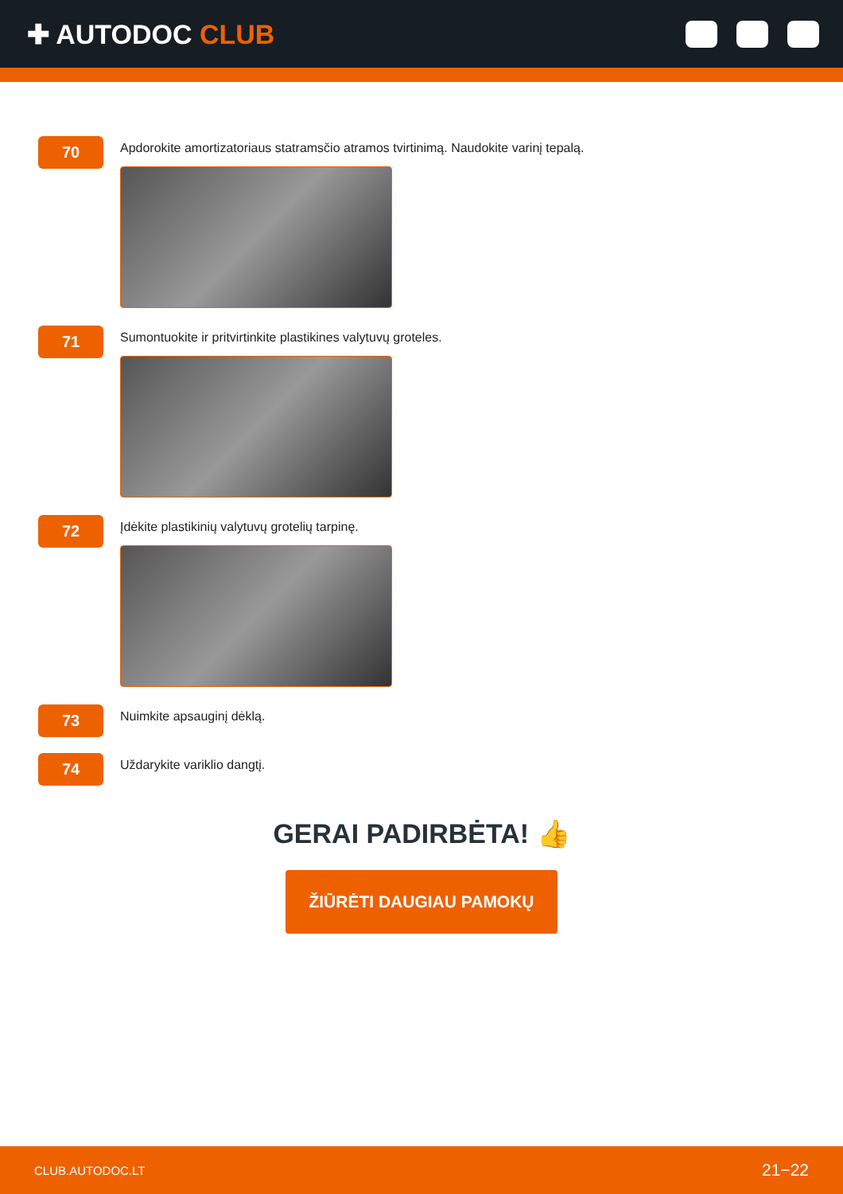✚ AUTODOC CLUB
70
Apdorokite amortizatoriaus statramsčio atramos tvirtinimą. Naudokite varinį tepalą.
71
Sumontuokite ir pritvirtinkite plastikines valytuvų groteles.
72
Įdėkite plastikinių valytuvų grotelių tarpinę.
73
Nuimkite apsauginį dėklą.
74
Uždarykite variklio dangtį.
GERAI PADIRBĖTA! 👍
ŽIŪRĖTI DAUGIAU PAMOKŲ
CLUB.AUTODOC.LT 21−22